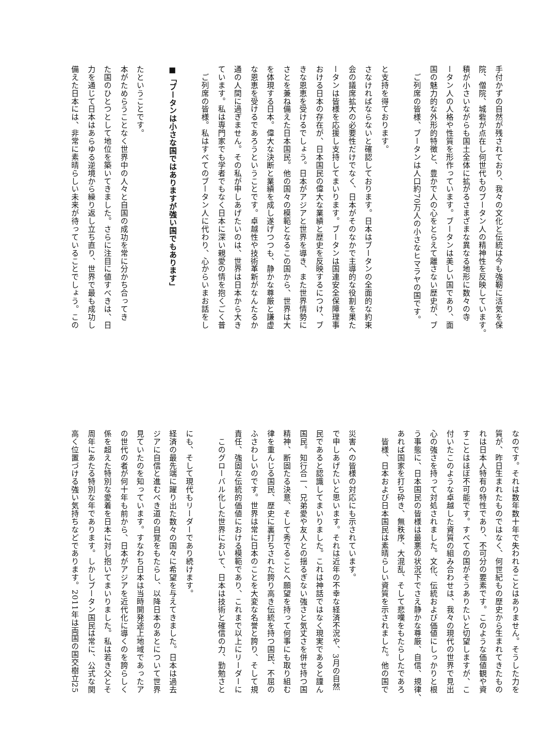高く位置づける強い気持ちなどであります。2011年は両国の国交樹立25
周年にあたる特別な年であります。しかしブータン国民は常に、公式な関
係を超えた特別な愛着を日本に対し抱いてまいりました。私は若き父とそ
の世代の者が何十年も前から、日本がアジアを近代化に導くのを誇らしく
見ていたのを知っています。すなわち日本は当時開発途上地域であったア
ジアに自信と進むべき道の自覚をもたらし、以降日本のあとについて世界
経済の最先端に躍り出た数々の国々に希望を与えてきました。日本は過去
にも、そして現代もリーダーであり続けます。
　このグローバル化した世界において、日本は技術と確信の力、勤勉さと
責任、強固な伝統的価値における模範であり、これまで以上にリーダーに
ふさわしいのです。世界は常に日本のことを大変な名誉と誇り、そして規
律を重んじる国民、歴史に裏打ちされた誇り高き伝統を持つ国民、不屈の
精神、断固たる決意、そして秀でることへ願望を持って何事にも取り組む
国民。知行合一、兄弟愛や友人との揺るぎない強さと気丈さを併せ持つ国
民であると認識してまいりました。これは神話ではなく現実であると謹ん
で申しあげたいと思います。それは近年の不幸な経済不況や、3月の自然
災害への皆様の対応にも示されています。
　皆様、日本および日本国民は素晴らしい資質を示されました。他の国で
あれば国家を打ち砕き、無秩序、大混乱、そして悲嘆をもたらしたであろ
う事態に、日本国民の皆様は最悪の状況下でさえ静かな尊厳、自信、規律、
心の強さを持って対処されました。文化、伝統および価値にしっかりと根
付いたこのような卓越した資質の組み合わせは、我々の現代の世界で見出
すことはほぼ不可能です。すべての国がそうありたいと切望しますが、こ
れは日本人特有の特性であり、不可分の要素です。このような価値観や資
質が、昨日生まれたものではなく、何世紀もの歴史から生まれてきたもの
なのです。それは数年数十年で失われることはありません。そうした力を
備えた日本には、非常に素晴らしい未来が待っていることでしょう。この
力を通じて日本はあらゆる逆境から繰り返し立ち直り、世界で最も成功し
た国のひとつとして地位を築いてきました。さらに注目に値すべきは、日
本がためらうことなく世界中の人々と自国の成功を常に分かち合ってき
たということです。
■「ブータンは小さな国ではありますが強い国でもあります」
　ご列席の皆様。私はすべてのブータン人に代わり、心からいまお話をし
ています。私は専門家でも学者でもなく日本に深い親愛の情を抱くごく普
通の人間に過ぎません。その私が申しあげたいのは、世界は日本から大き
な恩恵を受けるであろうということです。卓越性や技術革新がなんたるか
を体現する日本。偉大な決断と業績を成し遂げつつも、静かな尊厳と謙虚
さとを兼ね備えた日本国民。他の国々の模範となるこの国から、世界は大
きな恩恵を受けるでしょう。日本がアジアと世界を導き、また世界情勢に
おける日本の存在が、日本国民の偉大な業績と歴史を反映するにつけ、ブ
ータンは皆様を応援し支持してまいります。ブータンは国連安全保障理事
会の議席拡大の必要性だけでなく、日本がそのなかで主導的な役割を果た
さなければならないと確認しております。日本はブータンの全面的な約束
と支持を得ております。
　ご列席の皆様、ブータンは人口約70万人の小さなヒマラヤの国です。
国の魅力的な外形的特徴と、豊かで人の心をとらえて離さない歴史が、ブ
ータン人の人格や性質を形作っています。ブータンは美しい国であり、面
積が小さいながらも国土全体に拡がるさまざまな異なる地形に数々の寺
院、僧院、城砦が点在し何世代ものブータン人の精神性を反映しています。
手付かずの自然が残されており、我々の文化と伝統は今も強靭に活気を保